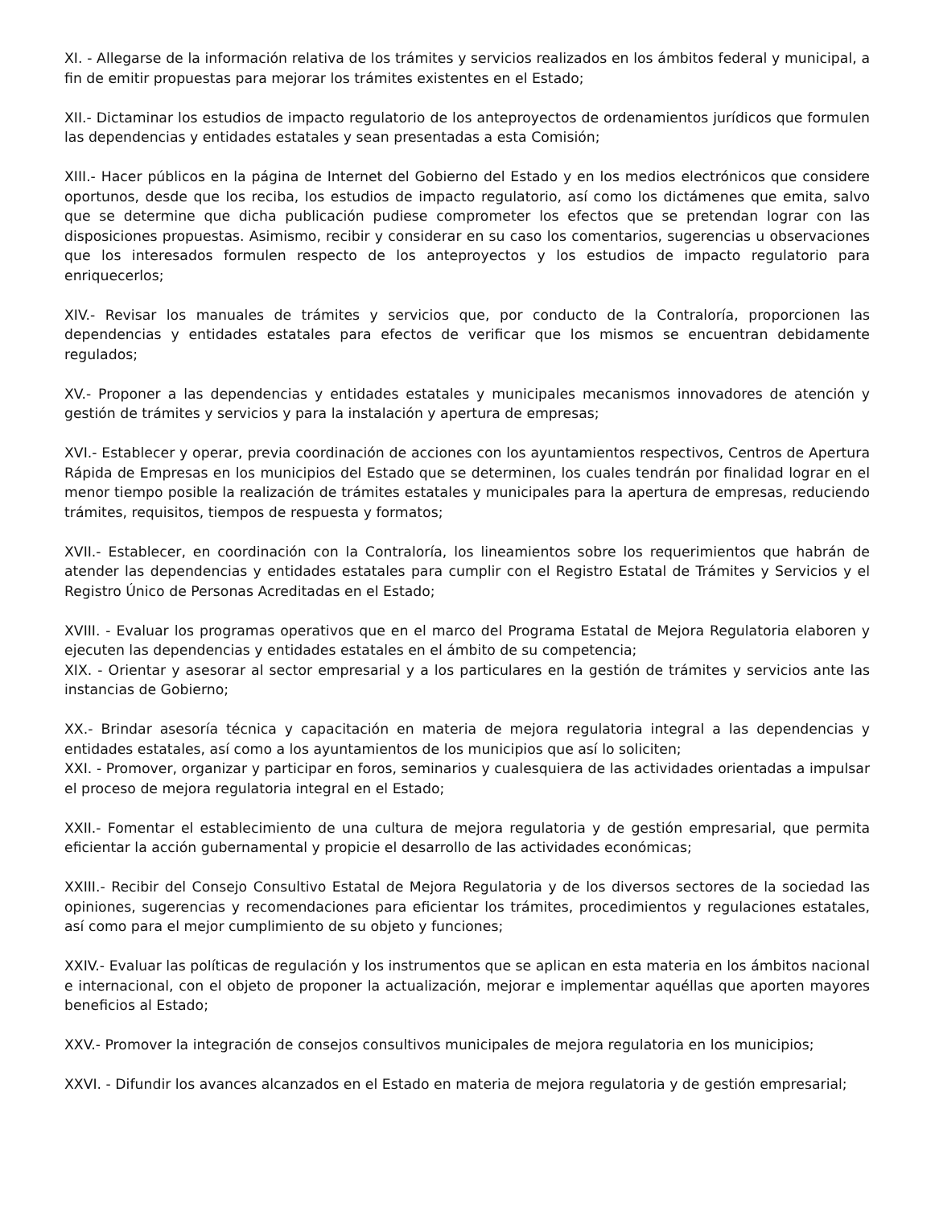XI. - Allegarse de la información relativa de los trámites y servicios realizados en los ámbitos federal y municipal, a fin de emitir propuestas para mejorar los trámites existentes en el Estado;
XII.- Dictaminar los estudios de impacto regulatorio de los anteproyectos de ordenamientos jurídicos que formulen las dependencias y entidades estatales y sean presentadas a esta Comisión;
XIII.- Hacer públicos en la página de Internet del Gobierno del Estado y en los medios electrónicos que considere oportunos, desde que los reciba, los estudios de impacto regulatorio, así como los dictámenes que emita, salvo que se determine que dicha publicación pudiese comprometer los efectos que se pretendan lograr con las disposiciones propuestas. Asimismo, recibir y considerar en su caso los comentarios, sugerencias u observaciones que los interesados formulen respecto de los anteproyectos y los estudios de impacto regulatorio para enriquecerlos;
XIV.- Revisar los manuales de trámites y servicios que, por conducto de la Contraloría, proporcionen las dependencias y entidades estatales para efectos de verificar que los mismos se encuentran debidamente regulados;
XV.- Proponer a las dependencias y entidades estatales y municipales mecanismos innovadores de atención y gestión de trámites y servicios y para la instalación y apertura de empresas;
XVI.- Establecer y operar, previa coordinación de acciones con los ayuntamientos respectivos, Centros de Apertura Rápida de Empresas en los municipios del Estado que se determinen, los cuales tendrán por finalidad lograr en el menor tiempo posible la realización de trámites estatales y municipales para la apertura de empresas, reduciendo trámites, requisitos, tiempos de respuesta y formatos;
XVII.- Establecer, en coordinación con la Contraloría, los lineamientos sobre los requerimientos que habrán de atender las dependencias y entidades estatales para cumplir con el Registro Estatal de Trámites y Servicios y el Registro Único de Personas Acreditadas en el Estado;
XVIII. - Evaluar los programas operativos que en el marco del Programa Estatal de Mejora Regulatoria elaboren y ejecuten las dependencias y entidades estatales en el ámbito de su competencia;
XIX. - Orientar y asesorar al sector empresarial y a los particulares en la gestión de trámites y servicios ante las instancias de Gobierno;
XX.- Brindar asesoría técnica y capacitación en materia de mejora regulatoria integral a las dependencias y entidades estatales, así como a los ayuntamientos de los municipios que así lo soliciten;
XXI. - Promover, organizar y participar en foros, seminarios y cualesquiera de las actividades orientadas a impulsar el proceso de mejora regulatoria integral en el Estado;
XXII.- Fomentar el establecimiento de una cultura de mejora regulatoria y de gestión empresarial, que permita eficientar la acción gubernamental y propicie el desarrollo de las actividades económicas;
XXIII.- Recibir del Consejo Consultivo Estatal de Mejora Regulatoria y de los diversos sectores de la sociedad las opiniones, sugerencias y recomendaciones para eficientar los trámites, procedimientos y regulaciones estatales, así como para el mejor cumplimiento de su objeto y funciones;
XXIV.- Evaluar las políticas de regulación y los instrumentos que se aplican en esta materia en los ámbitos nacional e internacional, con el objeto de proponer la actualización, mejorar e implementar aquéllas que aporten mayores beneficios al Estado;
XXV.- Promover la integración de consejos consultivos municipales de mejora regulatoria en los municipios;
XXVI. - Difundir los avances alcanzados en el Estado en materia de mejora regulatoria y de gestión empresarial;